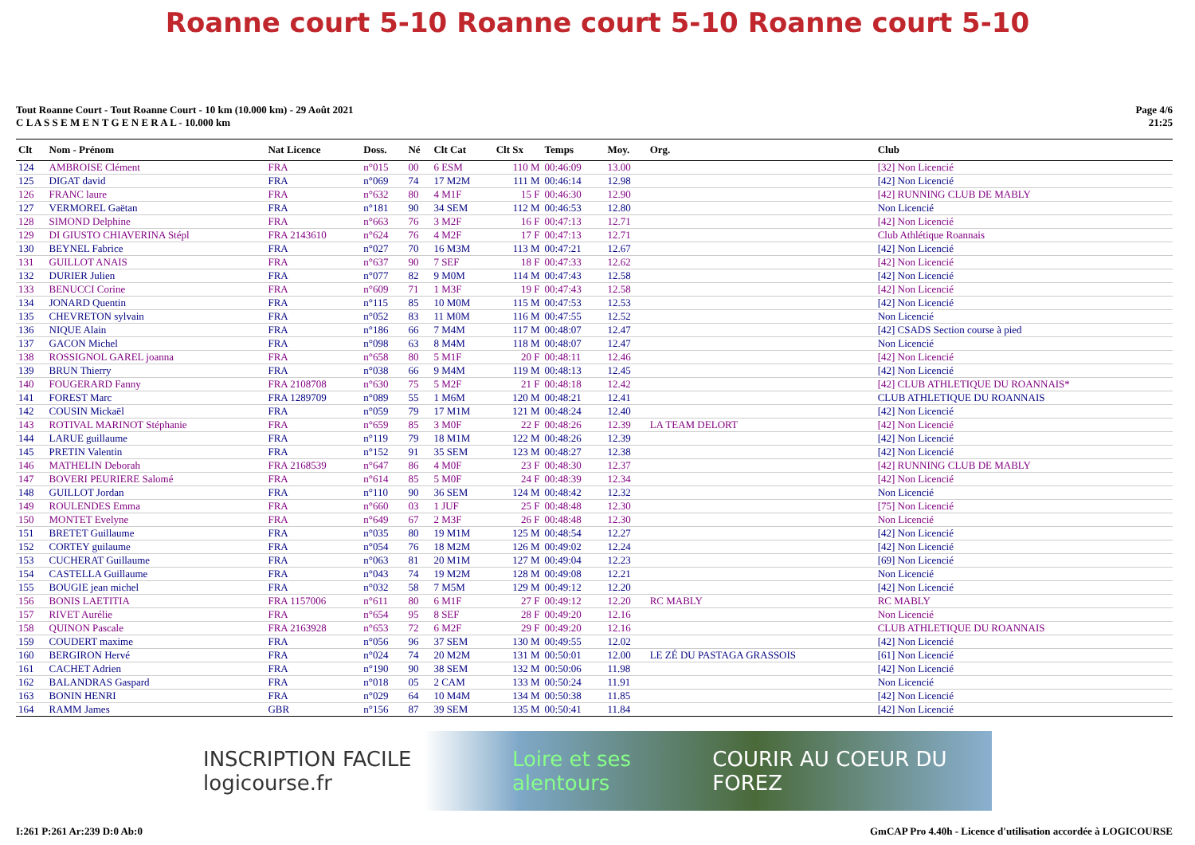Roanne court 5-10 Roanne court 5-10 Roanne court 5-10
Tout Roanne Court - Tout Roanne Court - 10 km (10.000 km) - 29 Août 2021
C L A S S E M E N T G E N E R A L - 10.000 km
Page 4/6
21:25
| Clt | Nom - Prénom | Nat Licence | Doss. | Né | Clt Cat | Clt Sx | Temps | Moy. | Org. | Club |
| --- | --- | --- | --- | --- | --- | --- | --- | --- | --- | --- |
| 124 | AMBROISE Clément | FRA | n°015 | 00 | 6 ESM | 110 M | 00:46:09 | 13.00 | | [32] Non Licencié |
| 125 | DIGAT david | FRA | n°069 | 74 | 17 M2M | 111 M | 00:46:14 | 12.98 | | [42] Non Licencié |
| 126 | FRANC laure | FRA | n°632 | 80 | 4 M1F | 15 F | 00:46:30 | 12.90 | | [42] RUNNING CLUB DE MABLY |
| 127 | VERMOREL Gaëtan | FRA | n°181 | 90 | 34 SEM | 112 M | 00:46:53 | 12.80 | | Non Licencié |
| 128 | SIMOND Delphine | FRA | n°663 | 76 | 3 M2F | 16 F | 00:47:13 | 12.71 | | [42] Non Licencié |
| 129 | DI GIUSTO CHIAVERINA Stépl | FRA 2143610 | n°624 | 76 | 4 M2F | 17 F | 00:47:13 | 12.71 | | Club Athlétique Roannais |
| 130 | BEYNEL Fabrice | FRA | n°027 | 70 | 16 M3M | 113 M | 00:47:21 | 12.67 | | [42] Non Licencié |
| 131 | GUILLOT ANAIS | FRA | n°637 | 90 | 7 SEF | 18 F | 00:47:33 | 12.62 | | [42] Non Licencié |
| 132 | DURIER Julien | FRA | n°077 | 82 | 9 M0M | 114 M | 00:47:43 | 12.58 | | [42] Non Licencié |
| 133 | BENUCCI Corine | FRA | n°609 | 71 | 1 M3F | 19 F | 00:47:43 | 12.58 | | [42] Non Licencié |
| 134 | JONARD Quentin | FRA | n°115 | 85 | 10 M0M | 115 M | 00:47:53 | 12.53 | | [42] Non Licencié |
| 135 | CHEVRETON sylvain | FRA | n°052 | 83 | 11 M0M | 116 M | 00:47:55 | 12.52 | | Non Licencié |
| 136 | NIQUE Alain | FRA | n°186 | 66 | 7 M4M | 117 M | 00:48:07 | 12.47 | | [42] CSADS Section course à pied |
| 137 | GACON Michel | FRA | n°098 | 63 | 8 M4M | 118 M | 00:48:07 | 12.47 | | Non Licencié |
| 138 | ROSSIGNOL GAREL joanna | FRA | n°658 | 80 | 5 M1F | 20 F | 00:48:11 | 12.46 | | [42] Non Licencié |
| 139 | BRUN Thierry | FRA | n°038 | 66 | 9 M4M | 119 M | 00:48:13 | 12.45 | | [42] Non Licencié |
| 140 | FOUGERARD Fanny | FRA 2108708 | n°630 | 75 | 5 M2F | 21 F | 00:48:18 | 12.42 | | [42] CLUB ATHLETIQUE DU ROANNAIS* |
| 141 | FOREST Marc | FRA 1289709 | n°089 | 55 | 1 M6M | 120 M | 00:48:21 | 12.41 | | CLUB ATHLETIQUE DU ROANNAIS |
| 142 | COUSIN Mickaël | FRA | n°059 | 79 | 17 M1M | 121 M | 00:48:24 | 12.40 | | [42] Non Licencié |
| 143 | ROTIVAL MARINOT Stéphanie | FRA | n°659 | 85 | 3 M0F | 22 F | 00:48:26 | 12.39 | LA TEAM DELORT | [42] Non Licencié |
| 144 | LARUE guillaume | FRA | n°119 | 79 | 18 M1M | 122 M | 00:48:26 | 12.39 | | [42] Non Licencié |
| 145 | PRETIN Valentin | FRA | n°152 | 91 | 35 SEM | 123 M | 00:48:27 | 12.38 | | [42] Non Licencié |
| 146 | MATHELIN Deborah | FRA 2168539 | n°647 | 86 | 4 M0F | 23 F | 00:48:30 | 12.37 | | [42] RUNNING CLUB DE MABLY |
| 147 | BOVERI PEURIERE Salomé | FRA | n°614 | 85 | 5 M0F | 24 F | 00:48:39 | 12.34 | | [42] Non Licencié |
| 148 | GUILLOT Jordan | FRA | n°110 | 90 | 36 SEM | 124 M | 00:48:42 | 12.32 | | Non Licencié |
| 149 | ROULENDES Emma | FRA | n°660 | 03 | 1 JUF | 25 F | 00:48:48 | 12.30 | | [75] Non Licencié |
| 150 | MONTET Evelyne | FRA | n°649 | 67 | 2 M3F | 26 F | 00:48:48 | 12.30 | | Non Licencié |
| 151 | BRETET Guillaume | FRA | n°035 | 80 | 19 M1M | 125 M | 00:48:54 | 12.27 | | [42] Non Licencié |
| 152 | CORTEY guilaume | FRA | n°054 | 76 | 18 M2M | 126 M | 00:49:02 | 12.24 | | [42] Non Licencié |
| 153 | CUCHERAT Guillaume | FRA | n°063 | 81 | 20 M1M | 127 M | 00:49:04 | 12.23 | | [69] Non Licencié |
| 154 | CASTELLA Guillaume | FRA | n°043 | 74 | 19 M2M | 128 M | 00:49:08 | 12.21 | | Non Licencié |
| 155 | BOUGIE jean michel | FRA | n°032 | 58 | 7 M5M | 129 M | 00:49:12 | 12.20 | | [42] Non Licencié |
| 156 | BONIS LAETITIA | FRA 1157006 | n°611 | 80 | 6 M1F | 27 F | 00:49:12 | 12.20 | RC MABLY | RC MABLY |
| 157 | RIVET Aurélie | FRA | n°654 | 95 | 8 SEF | 28 F | 00:49:20 | 12.16 | | Non Licencié |
| 158 | QUINON Pascale | FRA 2163928 | n°653 | 72 | 6 M2F | 29 F | 00:49:20 | 12.16 | | CLUB ATHLETIQUE DU ROANNAIS |
| 159 | COUDERT maxime | FRA | n°056 | 96 | 37 SEM | 130 M | 00:49:55 | 12.02 | | [42] Non Licencié |
| 160 | BERGIRON Hervé | FRA | n°024 | 74 | 20 M2M | 131 M | 00:50:01 | 12.00 | LE ZÉ DU PASTAGA GRASSOIS | [61] Non Licencié |
| 161 | CACHET Adrien | FRA | n°190 | 90 | 38 SEM | 132 M | 00:50:06 | 11.98 | | [42] Non Licencié |
| 162 | BALANDRAS Gaspard | FRA | n°018 | 05 | 2 CAM | 133 M | 00:50:24 | 11.91 | | Non Licencié |
| 163 | BONIN HENRI | FRA | n°029 | 64 | 10 M4M | 134 M | 00:50:38 | 11.85 | | [42] Non Licencié |
| 164 | RAMM James | GBR | n°156 | 87 | 39 SEM | 135 M | 00:50:41 | 11.84 | | [42] Non Licencié |
INSCRIPTION FACILE logicourse.fr Loire et ses alentours COURIR AU COEUR DU FOREZ
I:261 P:261 Ar:239 D:0 Ab:0 GmCAP Pro 4.40h - Licence d'utilisation accordée à LOGICOURSE